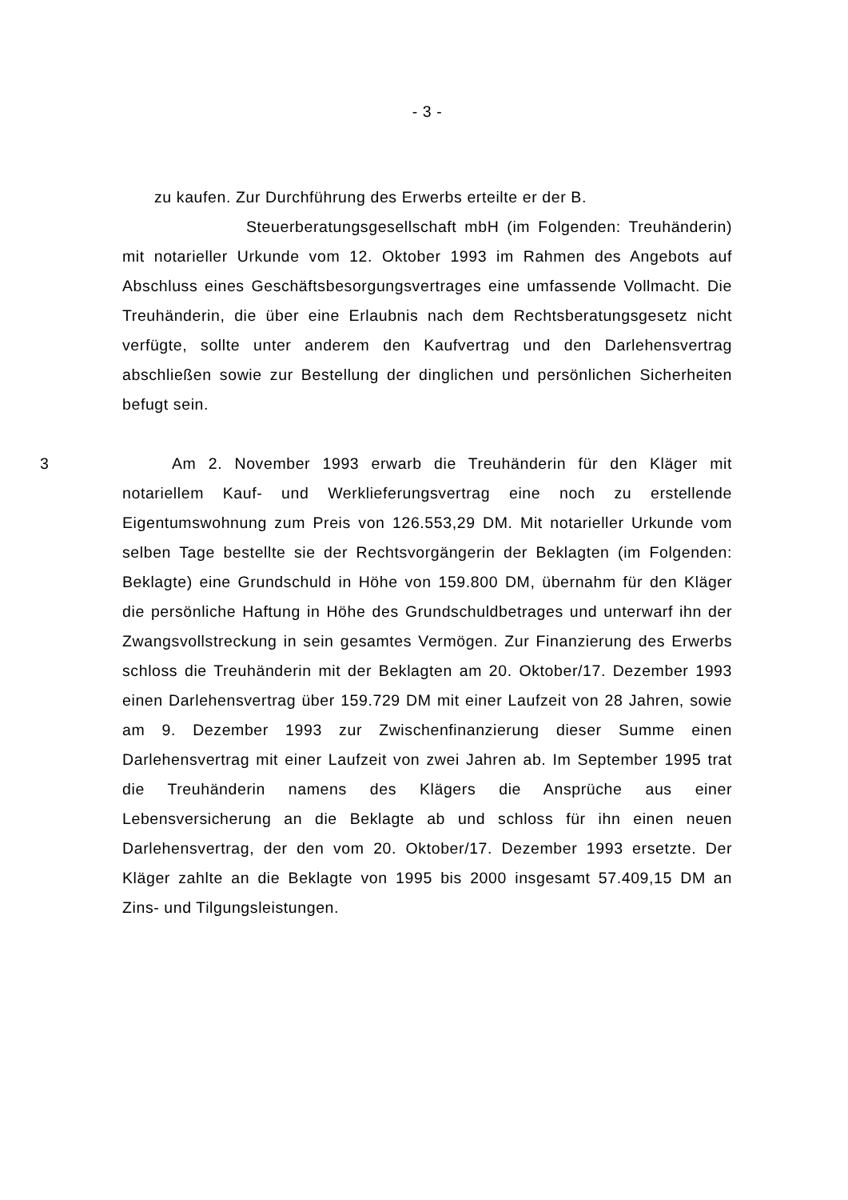- 3 -
zu kaufen. Zur Durchführung des Erwerbs erteilte er der B.
Steuerberatungsgesellschaft mbH (im Folgenden: Treuhänderin) mit notarieller Urkunde vom 12. Oktober 1993 im Rahmen des Angebots auf Abschluss eines Geschäftsbesorgungsvertrages eine umfassende Vollmacht. Die Treuhänderin, die über eine Erlaubnis nach dem Rechtsberatungsgesetz nicht verfügte, sollte unter anderem den Kaufvertrag und den Darlehensvertrag abschließen sowie zur Bestellung der dinglichen und persönlichen Sicherheiten befugt sein.
3 Am 2. November 1993 erwarb die Treuhänderin für den Kläger mit notariellem Kauf- und Werklieferungsvertrag eine noch zu erstellende Eigentumswohnung zum Preis von 126.553,29 DM. Mit notarieller Urkunde vom selben Tage bestellte sie der Rechtsvorgängerin der Beklagten (im Folgenden: Beklagte) eine Grundschuld in Höhe von 159.800 DM, übernahm für den Kläger die persönliche Haftung in Höhe des Grundschuldbetrages und unterwarf ihn der Zwangsvollstreckung in sein gesamtes Vermögen. Zur Finanzierung des Erwerbs schloss die Treuhänderin mit der Beklagten am 20. Oktober/17. Dezember 1993 einen Darlehensvertrag über 159.729 DM mit einer Laufzeit von 28 Jahren, sowie am 9. Dezember 1993 zur Zwischenfinanzierung dieser Summe einen Darlehensvertrag mit einer Laufzeit von zwei Jahren ab. Im September 1995 trat die Treuhänderin namens des Klägers die Ansprüche aus einer Lebensversicherung an die Beklagte ab und schloss für ihn einen neuen Darlehensvertrag, der den vom 20. Oktober/17. Dezember 1993 ersetzte. Der Kläger zahlte an die Beklagte von 1995 bis 2000 insgesamt 57.409,15 DM an Zins- und Tilgungsleistungen.